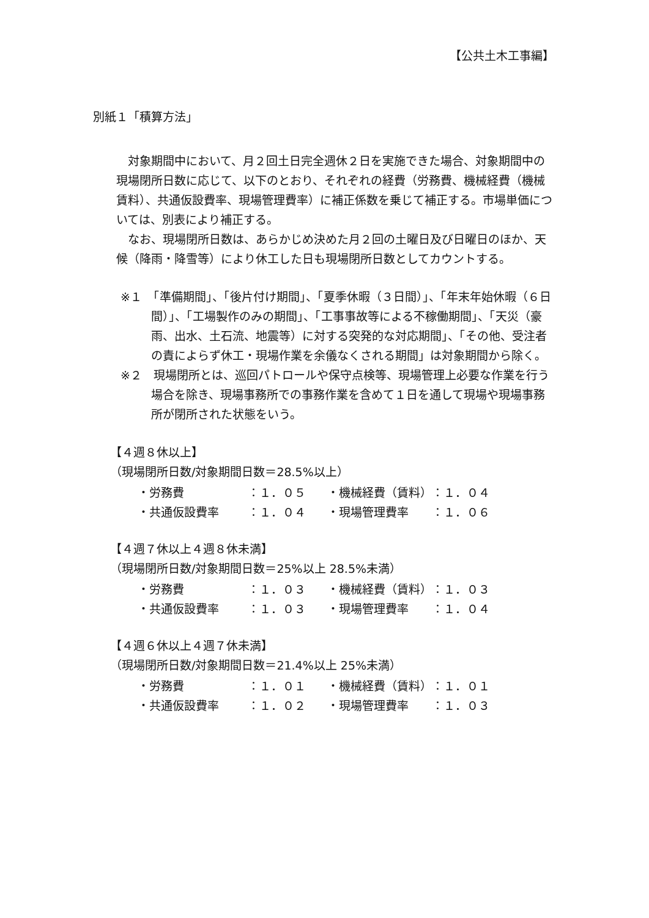【公共土木工事編】
別紙１「積算方法」
　対象期間中において、月２回土日完全週休２日を実施できた場合、対象期間中の現場閉所日数に応じて、以下のとおり、それぞれの経費（労務費、機械経費（機械賃料）、共通仮設費率、現場管理費率）に補正係数を乗じて補正する。市場単価については、別表により補正する。
　なお、現場閉所日数は、あらかじめ決めた月２回の土曜日及び日曜日のほか、天候（降雨・降雪等）により休工した日も現場閉所日数としてカウントする。
※１　「準備期間」、「後片付け期間」、「夏季休暇（３日間）」、「年末年始休暇（６日間）」、「工場製作のみの期間」、「工事事故等による不稼働期間」、「天災（豪雨、出水、土石流、地震等）に対する突発的な対応期間」、「その他、受注者の責によらず休工・現場作業を余儀なくされる期間」は対象期間から除く。
※２　現場閉所とは、巡回パトロールや保守点検等、現場管理上必要な作業を行う場合を除き、現場事務所での事務作業を含めて１日を通して現場や現場事務所が閉所された状態をいう。
【４週８休以上】
（現場閉所日数/対象期間日数＝28.5%以上）
| ・労務費 | ：１．０５ | ・機械経費（賃料） | ：１．０４ |
| ・共通仮設費率 | ：１．０４ | ・現場管理費率 | ：１．０６ |
【４週７休以上４週８休未満】
（現場閉所日数/対象期間日数＝25%以上 28.5%未満）
| ・労務費 | ：１．０３ | ・機械経費（賃料） | ：１．０３ |
| ・共通仮設費率 | ：１．０３ | ・現場管理費率 | ：１．０４ |
【４週６休以上４週７休未満】
（現場閉所日数/対象期間日数＝21.4%以上 25%未満）
| ・労務費 | ：１．０１ | ・機械経費（賃料） | ：１．０１ |
| ・共通仮設費率 | ：１．０２ | ・現場管理費率 | ：１．０３ |